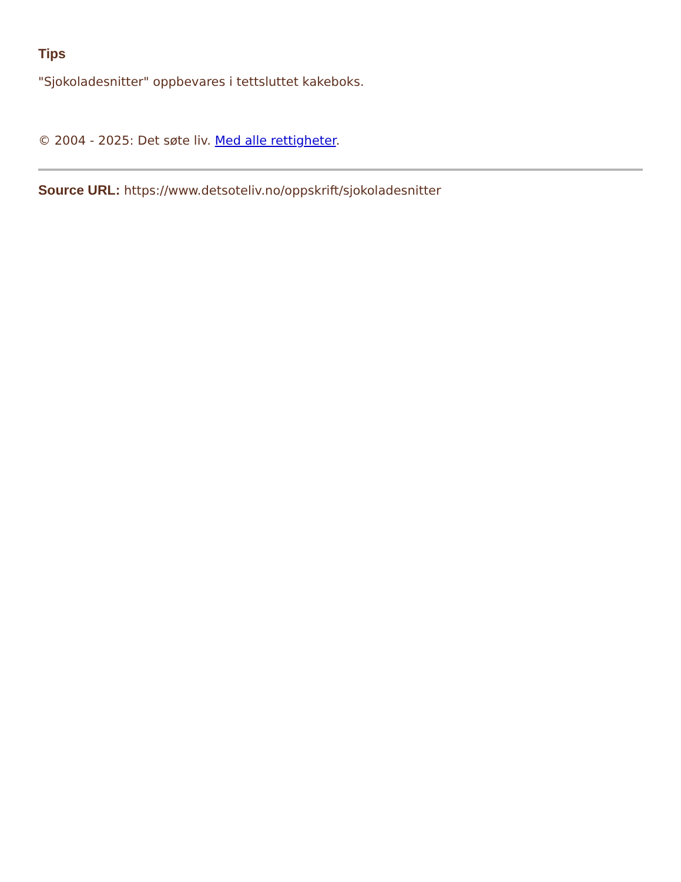Tips
"Sjokoladesnitter" oppbevares i tettsluttet kakeboks.
© 2004 - 2025: Det søte liv. Med alle rettigheter.
Source URL: https://www.detsoteliv.no/oppskrift/sjokoladesnitter